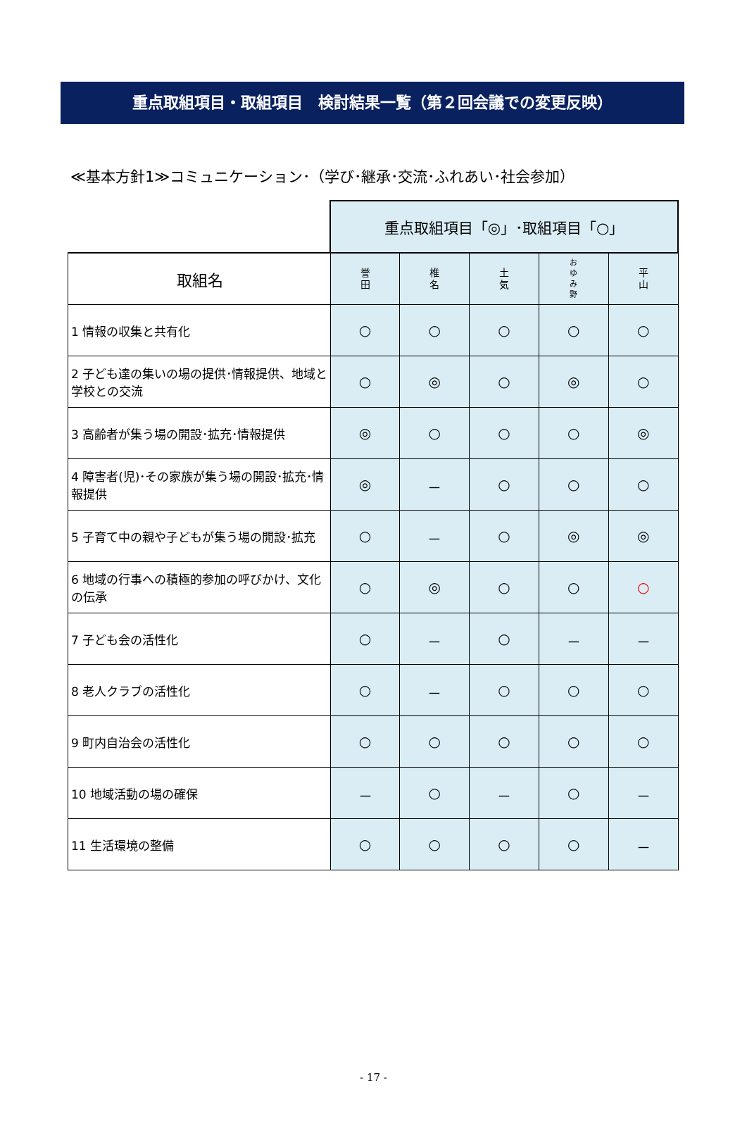重点取組項目・取組項目　検討結果一覧（第２回会議での変更反映）
≪基本方針1≫コミュニケーション･（学び･継承･交流･ふれあい･社会参加）
| | 重点取組項目「◎」･取組項目「○」 | | | | |
| 取組名 | 誉 田 | 椎 名 | 土 気 | お ゆ み 野 | 平 山 |
| 1 情報の収集と共有化 | ○ | ○ | ○ | ○ | ○ |
| 2 子ども達の集いの場の提供･情報提供、地域と学校との交流 | ○ | ◎ | ○ | ◎ | ○ |
| 3 高齢者が集う場の開設･拡充･情報提供 | ◎ | ○ | ○ | ○ | ◎ |
| 4 障害者(児)･その家族が集う場の開設･拡充･情報提供 | ◎ | － | ○ | ○ | ○ |
| 5 子育て中の親や子どもが集う場の開設･拡充 | ○ | － | ○ | ◎ | ◎ |
| 6 地域の行事への積極的参加の呼びかけ、文化の伝承 | ○ | ◎ | ○ | ○ | ○ |
| 7 子ども会の活性化 | ○ | － | ○ | － | － |
| 8 老人クラブの活性化 | ○ | － | ○ | ○ | ○ |
| 9 町内自治会の活性化 | ○ | ○ | ○ | ○ | ○ |
| 10 地域活動の場の確保 | － | ○ | － | ○ | － |
| 11 生活環境の整備 | ○ | ○ | ○ | ○ | － |
- 17 -